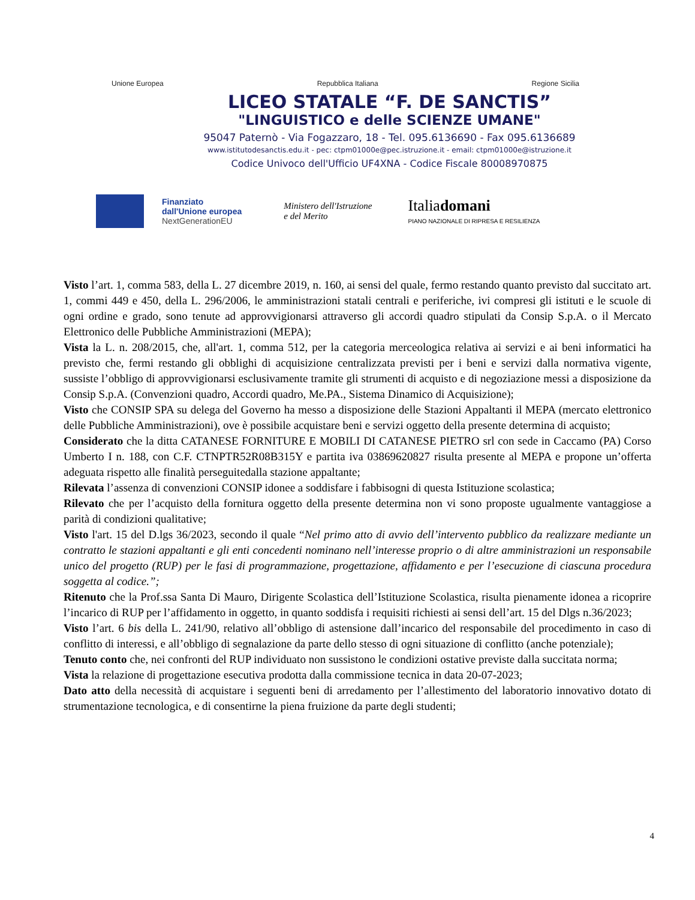Unione Europea Repubblica Italiana Regione Sicilia
LICEO STATALE “F. DE SANCTIS”
"LINGUISTICO e delle SCIENZE UMANE"
95047 Paternò - Via Fogazzaro, 18 - Tel. 095.6136690 - Fax 095.6136689
www.istitutodesanctis.edu.it - pec: ctpm01000e@pec.istruzione.it - email: ctpm01000e@istruzione.it
Codice Univoco dell'Ufficio UF4XNA - Codice Fiscale 80008970875
Finanziato
dall'Unione europea
NextGenerationEU
Ministero dell'Istruzione
e del Merito
Italiadomani
PIANO NAZIONALE DI RIPRESA E RESILIENZA
Visto l’art. 1, comma 583, della L. 27 dicembre 2019, n. 160, ai sensi del quale, fermo restando quanto previsto dal succitato art. 1, commi 449 e 450, della L. 296/2006, le amministrazioni statali centrali e periferiche, ivi compresi gli istituti e le scuole di ogni ordine e grado, sono tenute ad approvvigionarsi attraverso gli accordi quadro stipulati da Consip S.p.A. o il Mercato Elettronico delle Pubbliche Amministrazioni (MEPA);
Vista la L. n. 208/2015, che, all'art. 1, comma 512, per la categoria merceologica relativa ai servizi e ai beni informatici ha previsto che, fermi restando gli obblighi di acquisizione centralizzata previsti per i beni e servizi dalla normativa vigente, sussiste l’obbligo di approvvigionarsi esclusivamente tramite gli strumenti di acquisto e di negoziazione messi a disposizione da Consip S.p.A. (Convenzioni quadro, Accordi quadro, Me.PA., Sistema Dinamico di Acquisizione);
Visto che CONSIP SPA su delega del Governo ha messo a disposizione delle Stazioni Appaltanti il MEPA (mercato elettronico delle Pubbliche Amministrazioni), ove è possibile acquistare beni e servizi oggetto della presente determina di acquisto;
Considerato che la ditta CATANESE FORNITURE E MOBILI DI CATANESE PIETRO srl con sede in Caccamo (PA) Corso Umberto I n. 188, con C.F. CTNPTR52R08B315Y e partita iva 03869620827 risulta presente al MEPA e propone un’offerta adeguata rispetto alle finalità perseguitedalla stazione appaltante;
Rilevata l’assenza di convenzioni CONSIP idonee a soddisfare i fabbisogni di questa Istituzione scolastica;
Rilevato che per l’acquisto della fornitura oggetto della presente determina non vi sono proposte ugualmente vantaggiose a parità di condizioni qualitative;
Visto l'art. 15 del D.lgs 36/2023, secondo il quale “Nel primo atto di avvio dell’intervento pubblico da realizzare mediante un contratto le stazioni appaltanti e gli enti concedenti nominano nell’interesse proprio o di altre amministrazioni un responsabile unico del progetto (RUP) per le fasi di programmazione, progettazione, affidamento e per l’esecuzione di ciascuna procedura soggetta al codice.”;
Ritenuto che la Prof.ssa Santa Di Mauro, Dirigente Scolastica dell’Istituzione Scolastica, risulta pienamente idonea a ricoprire l’incarico di RUP per l’affidamento in oggetto, in quanto soddisfa i requisiti richiesti ai sensi dell’art. 15 del Dlgs n.36/2023;
Visto l’art. 6 bis della L. 241/90, relativo all’obbligo di astensione dall’incarico del responsabile del procedimento in caso di conflitto di interessi, e all’obbligo di segnalazione da parte dello stesso di ogni situazione di conflitto (anche potenziale);
Tenuto conto che, nei confronti del RUP individuato non sussistono le condizioni ostative previste dalla succitata norma;
Vista la relazione di progettazione esecutiva prodotta dalla commissione tecnica in data 20-07-2023;
Dato atto della necessità di acquistare i seguenti beni di arredamento per l’allestimento del laboratorio innovativo dotato di strumentazione tecnologica, e di consentirne la piena fruizione da parte degli studenti;
4